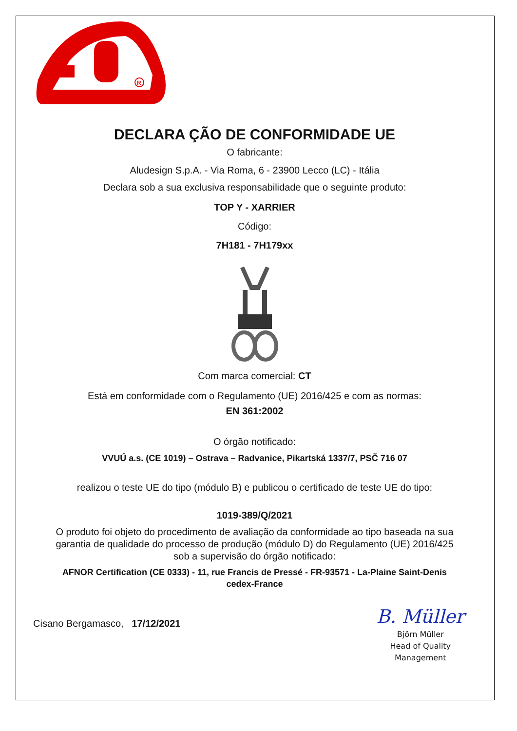R
DECLARA ÇÃO DE CONFORMIDADE UE
O fabricante:
Aludesign S.p.A. - Via Roma, 6 - 23900 Lecco (LC) - Itália
Declara sob a sua exclusiva responsabilidade que o seguinte produto:
TOP Y - XARRIER
Código:
7H181 - 7H179xx
Com marca comercial: CT
Está em conformidade com o Regulamento (UE) 2016/425 e com as normas:
EN 361:2002
O órgão notificado:
VVUÚ a.s. (CE 1019) – Ostrava – Radvanice, Pikartská 1337/7, PSČ 716 07
realizou o teste UE do tipo (módulo B) e publicou o certificado de teste UE do tipo:
1019-389/Q/2021
O produto foi objeto do procedimento de avaliação da conformidade ao tipo baseada na sua
garantia de qualidade do processo de produção (módulo D) do Regulamento (UE) 2016/425
sob a supervisão do órgão notificado:
AFNOR Certification (CE 0333) - 11, rue Francis de Pressé - FR-93571 - La-Plaine Saint-Denis
cedex-France
Cisano Bergamasco, 17/12/2021
B. Müller
Björn Müller
Head of Quality
Management